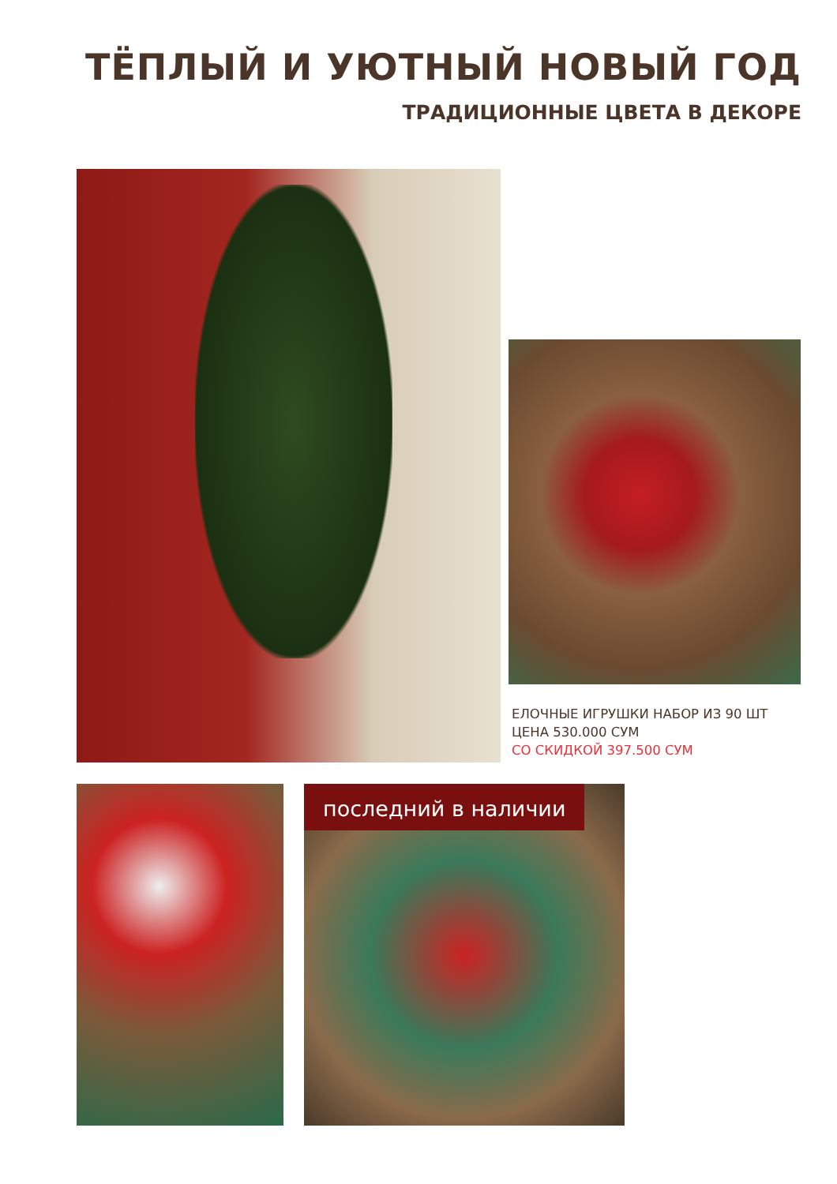ТЁПЛЫЙ И УЮТНЫЙ НОВЫЙ ГОД
ТРАДИЦИОННЫЕ ЦВЕТА В ДЕКОРЕ
ЕЛОЧНЫЕ ИГРУШКИ НАБОР ИЗ 90 ШТ
ЦЕНА 530.000 СУМ
СО СКИДКОЙ 397.500 СУМ
последний в наличии